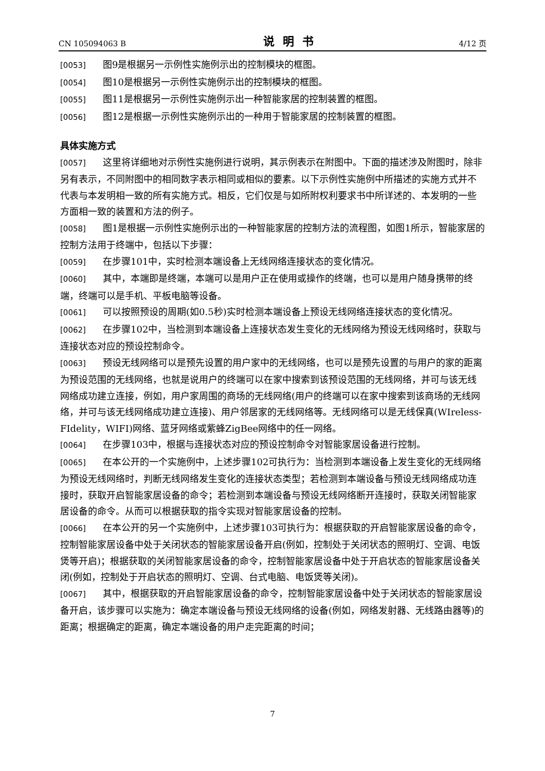CN 105094063 B 说明书 4/12 页
[0053] 图9是根据另一示例性实施例示出的控制模块的框图。
[0054] 图10是根据另一示例性实施例示出的控制模块的框图。
[0055] 图11是根据另一示例性实施例示出一种智能家居的控制装置的框图。
[0056] 图12是根据一示例性实施例示出的一种用于智能家居的控制装置的框图。
具体实施方式
[0057] 这里将详细地对示例性实施例进行说明，其示例表示在附图中。下面的描述涉及附图时，除非另有表示，不同附图中的相同数字表示相同或相似的要素。以下示例性实施例中所描述的实施方式并不代表与本发明相一致的所有实施方式。相反，它们仅是与如所附权利要求书中所详述的、本发明的一些方面相一致的装置和方法的例子。
[0058] 图1是根据一示例性实施例示出的一种智能家居的控制方法的流程图，如图1所示，智能家居的控制方法用于终端中，包括以下步骤：
[0059] 在步骤101中，实时检测本端设备上无线网络连接状态的变化情况。
[0060] 其中，本端即是终端，本端可以是用户正在使用或操作的终端，也可以是用户随身携带的终端，终端可以是手机、平板电脑等设备。
[0061] 可以按照预设的周期(如0.5秒)实时检测本端设备上预设无线网络连接状态的变化情况。
[0062] 在步骤102中，当检测到本端设备上连接状态发生变化的无线网络为预设无线网络时，获取与连接状态对应的预设控制命令。
[0063] 预设无线网络可以是预先设置的用户家中的无线网络，也可以是预先设置的与用户的家的距离为预设范围的无线网络，也就是说用户的终端可以在家中搜索到该预设范围的无线网络，并可与该无线网络成功建立连接，例如，用户家周围的商场的无线网络(用户的终端可以在家中搜索到该商场的无线网络，并可与该无线网络成功建立连接)、用户邻居家的无线网络等。无线网络可以是无线保真(WIreless-FIdelity，WIFI)网络、蓝牙网络或紫蜂ZigBee网络中的任一网络。
[0064] 在步骤103中，根据与连接状态对应的预设控制命令对智能家居设备进行控制。
[0065] 在本公开的一个实施例中，上述步骤102可执行为：当检测到本端设备上发生变化的无线网络为预设无线网络时，判断无线网络发生变化的连接状态类型；若检测到本端设备与预设无线网络成功连接时，获取开启智能家居设备的命令；若检测到本端设备与预设无线网络断开连接时，获取关闭智能家居设备的命令。从而可以根据获取的指令实现对智能家居设备的控制。
[0066] 在本公开的另一个实施例中，上述步骤103可执行为：根据获取的开启智能家居设备的命令，控制智能家居设备中处于关闭状态的智能家居设备开启(例如，控制处于关闭状态的照明灯、空调、电饭煲等开启)；根据获取的关闭智能家居设备的命令，控制智能家居设备中处于开启状态的智能家居设备关闭(例如，控制处于开启状态的照明灯、空调、台式电脑、电饭煲等关闭)。
[0067] 其中，根据获取的开启智能家居设备的命令，控制智能家居设备中处于关闭状态的智能家居设备开启，该步骤可以实施为：确定本端设备与预设无线网络的设备(例如，网络发射器、无线路由器等)的距离；根据确定的距离，确定本端设备的用户走完距离的时间；
7